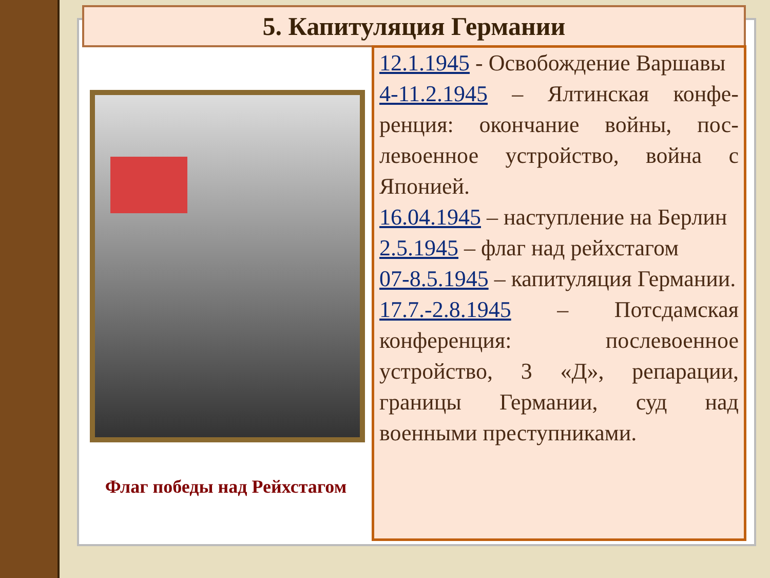5. Капитуляция Германии
Флаг победы над Рейхстагом
12.1.1945 - Освобождение Варшавы
4-11.2.1945 – Ялтинская конфе-ренция: окончание войны, пос-левоенное устройство, война с Японией.
16.04.1945 – наступление на Берлин
2.5.1945 – флаг над рейхстагом
07-8.5.1945 – капитуляция Германии.
17.7.-2.8.1945 – Потсдамская конференция: послевоенное устройство, 3 «Д», репарации, границы Германии, суд над военными преступниками.